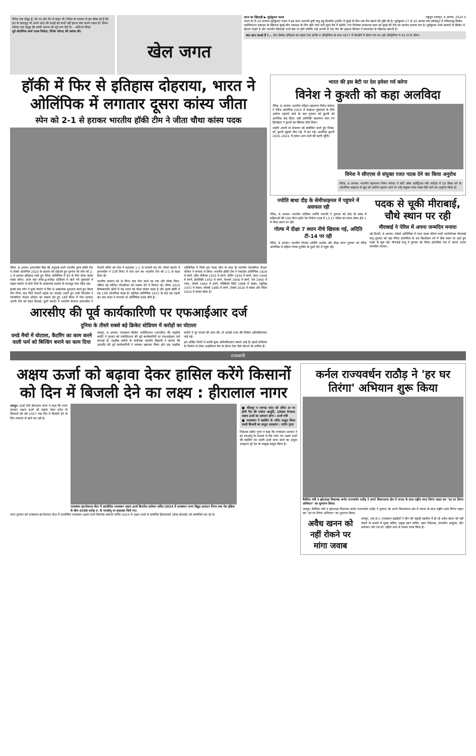विनेश एक योद्धा हैं, मैट पर और मैट से बाहर भी। विनेश के माध्यम से हम सीख रहे हैं कि हार के बावजूद भी अपने अंदर की लड़ाई को कभी नहीं हारना क्या मायने रखता है। विनेश फोगाट एक योद्धा की सच्ची भावना को मूर्त रूप देती हैं। - अभिनव बिन्द्रा
पूर्व ओलंपिक स्वर्ण पदक विजेता, विनेश फोगाट की प्रशंसा की।
खेल जगत
आज का खिलाड़ी ▶ सूर्यकुमार यादव राष्ट्रदूत उदयपुर, 9 अगस्त, 2024 5
भारत के टी-20 कप्तान सूर्यकुमार यादव ने इस साल आगामी बुची बाबू बहु-दिवसीय टूर्नामेंट में मुंबई के लिए एक मैच खेलने की पुष्टि की है। सूर्यकुमार 27 से 30 अगस्त तक कोयंबटूर में तमिलनाडु क्रिकेट एसोसिएशन एकादश के खिलाफ मुंबई सीए एकादश के लिए खेले जाने वाले दूसरे मैच में खेलेंगे। टेस्ट विशेषज्ञ सरफराज खान को मुंबई की टीम का कप्तान बनाया गया है। सूर्यकुमार सभी प्रारूपों के क्रिकेट में खेलना चाहते हैं और भारतीय खिलाड़ी अभी ब्रेक पर होंगे क्योंकि उन्हें अगली दो टेस्ट मैच की श्रृंखला सितंबर में बांग्लादेश के खिलाफ खेलनी है।
क्या आप जानते हैं ?... टेस्ट क्रिकेट इतिहास का पहला टेस्ट इंग्लैंड व ऑस्ट्रेलिया के मध्य 1877 में मेलबोर्न में खेला गया था। इसे ऑस्ट्रेलिया ने 45 रन से जीता।
हॉकी में फिर से इतिहास दोहराया, भारत ने ओलिंपिक में लगातार दूसरा कांस्य जीता
स्पेन को 2-1 से हराकर भारतीय हॉकी टीम ने जीता चौथा कांस्य पदक
पेरिस, 8 अगस्त। हरमनप्रीत सिंह की अगुवाई वाली भारतीय पुरुष हॉकी टीम ने टोक्यो ओलंपिक 2020 के प्रदर्शन को दोहराते हुए गुरुवार को स्पेन को 2-1 से हराकर इतिहास रचते हुए पेरिस ओलिंपिक में देश के लिए चौथा कांस्य पदक जीता। आज यहां यवेस-डु-मनोइर स्टेडियम में खेले गये मुकाबले में पहला क्वार्टर में दोनों टीमों के आक्रामक प्रदर्शन के बावजूद गोल रहित रहा।
इसके बाद स्पेन ने दूसरे क्वार्टर में फिर से आक्रामक शुरुआत करते हुए केवल तीन मिनट बाद मिले पेनल्टी स्ट्रोक का फायदा उठाते हुए मार्क मिरालेस ने गोलकीपर पीआर श्रीजेश को चकमा देते हुए 18वें मिनट में गोल दागकर अपनी टीम को बढ़त दिलाई। दूसरे क्वार्टर में भारतीय कप्तान हरमनप्रीत ने पेनल्टी कॉर्नर को गोल में बदलकर 1-1 से बराबरी कर ली। तीसरे क्वार्टर में हरमनप्रीत ने 33वें मिनट में गोल दाग कर भारतीय टीम को 2-1 से बढ़त दिला दी।
भारतीय कप्तान को दो मिनट बाद गोल करने का एक और मौका मिला, लेकिन वह स्पेनिश गोलकीपर को चकमा देने में विफल रहे। पेरिस 2024 ग्रीष्मकालीन खेलों में यह भारत को चौथा कांस्य पदक है और पुरुष हॉकी में यह 13वां ओलंपिक पदक है। म्यूनिख ओलिंपिक 1972 के बाद यह पहली बार जब भारत ने लगातार दो ओलिंपिक पदक जीते हैं।
ओलिंपिक में मिली इस पदक जीत के साथ ही भारतीय गोलकीपर पीआर श्रीजेश ने संन्यास ले लिया। भारतीय हॉकी टीम ने एम्स्टर्डम ओलिंपिक 1928 में स्वर्ण, लॉस एंजिल्स 1932 में स्वर्ण, बर्लिन 1936 में स्वर्ण, लंदन 1948 में स्वर्ण, हेलसिंकी 1952 में स्वर्ण, मेलबर्न 1956 में स्वर्ण, रोम 1960 में रजत, टोक्यो 1964 में स्वर्ण, मेक्सिको सिटी 1968 में कांस्य, म्यूनिख 1972 में कांस्य, मॉस्को 1980 में स्वर्ण, टोक्यो 2020 में कांस्य और पेरिस 2024 में कांस्य जीता है।
आरसीए की पूर्व कार्यकारिणी पर एफआईआर दर्ज
दुनिया के तीसरे सबसे बड़े क्रिकेट स्टेडियम में करोड़ों का घोटाला
वनडे मैचों में घोटाला, कैटरिंग का काम करने वाली फर्म को बिल्डिंग बनाने का काम दिया
जयपुर, 8 अगस्त। राजस्थान क्रिकेट एसोसिएशन (आरसीए) की एडहॉक कमेटी ने गुरुवार को एसोसिएशन की पूर्व कार्यकारिणी पर एफआईआर दर्ज करवाई है। एडहॉक कमेटी के संयोजक जयदीप बिहाणी ने बताया कि आरसीए की पूर्व कार्यकारिणी ने जमकर भ्रष्टाचार किया और जब एडहॉक कमेटी ने पूरे मामले की जांच की, तो करोड़ों रुपए की वित्तीय अनियमितताएं पाई गई।
इस ऑडिट रिपोर्ट में काफी कुछ अनियमितताएं सामने आई हैं। इसमें स्टेडियम के निर्माण से लेकर आईपीएल मैच के दौरान टेंडर जैसे घोटाले भी शामिल हैं।
भारत की इस बेटी पर देश हमेशा गर्व करेगा
विनेश ने कुश्ती को कहा अलविदा
पेरिस, 8 अगस्त। भारतीय महिला पहलवान विनेश फोगाट ने पेरिस ओलंपिक 2024 में फाइनल मुकाबले के लिये अयोग्य ठहराये जाने के बाद गुरुवार को कुश्ती को अलविदा कह दिया। वहीं अमेरीकी पहलवान सारा एन हिल्डेब्रांट ने कुश्ती का खिताब जीत लिया।
उन्होंने अपनी मां प्रेमलता को संबोधित करते हुए लिखा, माँ, कुश्ती मुझसे जीत गई, मैं हार गई। अलविदा कुश्ती 2001-2024, मैं हमेशा आप सभी की ऋणी रहूँगी।
विनेश ने सीएएस से संयुक्त रजत पदक देने का किया अनुरोध
पेरिस, 8 अगस्त। भारतीय पहलवान विनेश फोगाट ने कोर्ट ऑफ आर्बिट्रेशन फॉर स्पोर्ट्स में 50 किग्रा वर्ग के ओलंपिक फाइनल से खुद को अयोग्य ठहराए जाने पर उन्हें संयुक्त रजत पदक दिये जाने का अनुरोध किया है।
ज्योति बाधा दौड़ के सेमीफाइनल में पहुंचने में असफल रही
पेरिस, 8 अगस्त। भारतीय धाविका ज्योति याराजी ने गुरुवार को स्टेड डी फ्रांस में महिलाओं की 100 मीटर हर्डल रेस रेपेचेज राउंड में 13.17 सेकेंड का समय लेकर हीट 1 में चौथा स्थान पर रही।
गोल्फ में दीक्षा 7 स्थान नीचे खिसक गई, अदिति टी-14 पर रही
पेरिस, 8 अगस्त। भारतीय गोल्फर अदिति अशोक और दीक्षा डागर गुरुवार को पेरिस ओलंपिक में महिला गोल्फ टूर्नामेंट के दूसरे दौर में पहुंच गईं।
पदक से चूकी मीराबाई, चौथे स्थान पर रही
मीराबाई ने पेरिस में अपना जन्मदिन मनाया
नई दिल्ली, 8 अगस्त। टोक्यो ओलिंपिक में रजत पदक जीतने वाली भारोत्तोलक मीराबाई चानू बुधवार को यहां पेरिस ओलंपिक के 49 किलोग्राम वर्ग में चौथे स्थान पर रहते हुए पदक से चूक गईं। मीराबाई चानू ने गुरुवार को पेरिस ओलंपिक गांव में अपना 30वां जन्मदिन मनाया।
राजधानी
अक्षय ऊर्जा को बढ़ावा देकर हासिल करेंगे किसानों को दिन में बिजली देने का लक्ष्य : हीरालाल नागर
जयपुर। ऊर्जा मंत्री हीरालाल नागर ने कहा कि राज्य सरकार अक्षय ऊर्जा को बढ़ावा देकर प्रदेश के किसानों को वर्ष 2027 तक दिन में बिजली देने के लिए तत्परता से कार्य कर रही है।
राजस्थान इंटरनेशनल सेंटर में आयोजित राजस्थान अक्षय ऊर्जा बिजनेस प्रमोशन समिट-2024 में राजस्थान राज्य विद्युत उत्पादन निगम तथा गेल इंडिया के बीच 4200 करोड़ रु. के एमओयू पर हस्ताक्षर किये गए।
■ धौलपुर व रामगढ़ प्लांट को उचित दर पर होगी गैस की पर्याप्त आपूर्ति, 1000 मेगावाट अक्षय ऊर्जा का उत्पादन होगा : ऊर्जा मंत्री
■ राजस्थान ने बंडलिंग के जरिए प्रस्तुत किया सस्ती बिजली का अनूठा उदाहरण : संदीप गुप्ता
निदेशक संदीप गुप्ता ने कहा कि राजस्थान सरकार ने इन एमओयू के माध्यम से गैस प्लांट एवं अक्षय ऊर्जा की बंडलिंग कर सस्ती ऊर्जा प्राप्त करने का अनूठा उदाहरण पूरे देश के सम्मुख प्रस्तुत किया है।
नागर गुरुवार को राजस्थान इंटरनेशनल सेंटर में आयोजित राजस्थान अक्षय ऊर्जा बिजनेस प्रमोशन समिट-2024 में अक्षय ऊर्जा से सम्बंधित हितधारकों (स्टेक होल्डर्स) को सम्बोधित कर रहे थे।
कर्नल राज्यवर्धन राठौड़ ने 'हर घर तिरंगा' अभियान शुरू किया
कैबिनेट मंत्री व झोटवाड़ा विधायक कर्नल राज्यवर्धन राठौड़ ने अपने विधानसभा क्षेत्र में जनता के साथ राष्ट्रीय ध्वज तिरंगा फहरा कर "हर घर तिरंगा अभियान" का शुभारंभ किया।
जयपुर। कैबिनेट मंत्री व झोटवाड़ा विधायक कर्नल राज्यवर्धन राठौड़ ने गुरुवार को अपने विधानसभा क्षेत्र में जनता के साथ राष्ट्रीय ध्वज तिरंगा फहरा कर "हर घर तिरंगा अभियान" का शुभारंभ किया।
अवैध खनन को नहीं रोकने पर मांगा जवाब
जयपुर, (का.सं.)। राजस्थान हाईकोर्ट ने डीग की पहाड़ी तहसील में हो रहे अवैध खनन को नहीं रोकने के मामले में मुख्य सचिव, प्रमुख खान सचिव, खान निदेशक, संभागीय आयुक्त, डीग कलेक्टर और एस.पी. सहित अन्य से जवाब तलब किया है।